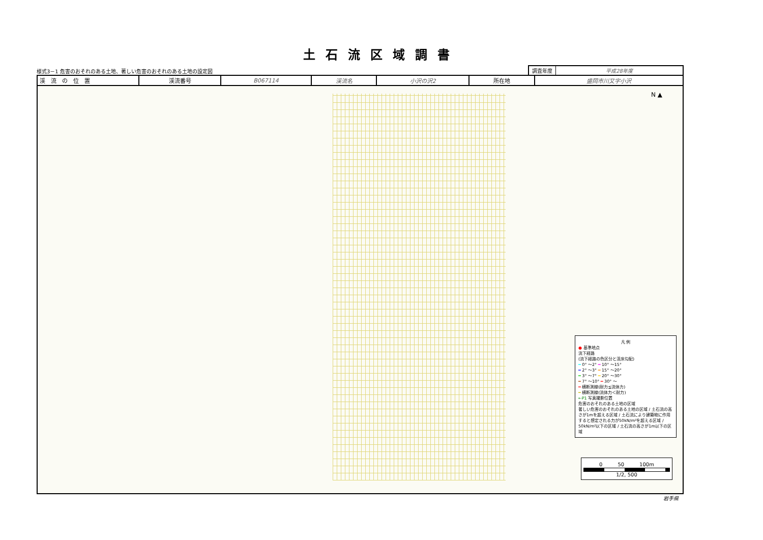土石流区域調書
様式3－1 危害のおそれのある土地、著しい危害のおそれのある土地の設定図
調査年度 平成28年度
| 渓 流 の 位 置 | 渓流番号 | B067114 | 渓流名 | 小沢の沢2 | 所在地 | 盛岡市川又字小沢 |
N ▲
凡 例
● 基準地点
流下経路
(流下経路の色区分と渓床勾配)
━ 0° ～2° ━ 10° ～15°
━ 2° ～3° ━ 15° ～20°
━ 3° ～7° ━ 20° ～30°
━ 7° ～10° ━ 30° ～
━ 横断測線(耐力≦流体力)
━ 横断測線(流体力＜耐力)
←P1 写真撮影位置
危害のおそれのある土地の区域
著しい危害のおそれのある土地の区域 / 土石流の高さが1mを超える区域 / 土石流により建築物に作用すると想定される力が50kN/m²を超える区域 / 50kN/m²以下の区域 / 土石流の高さが1m以下の区域
0　　　50　　　100m
1/2, 500
岩手県